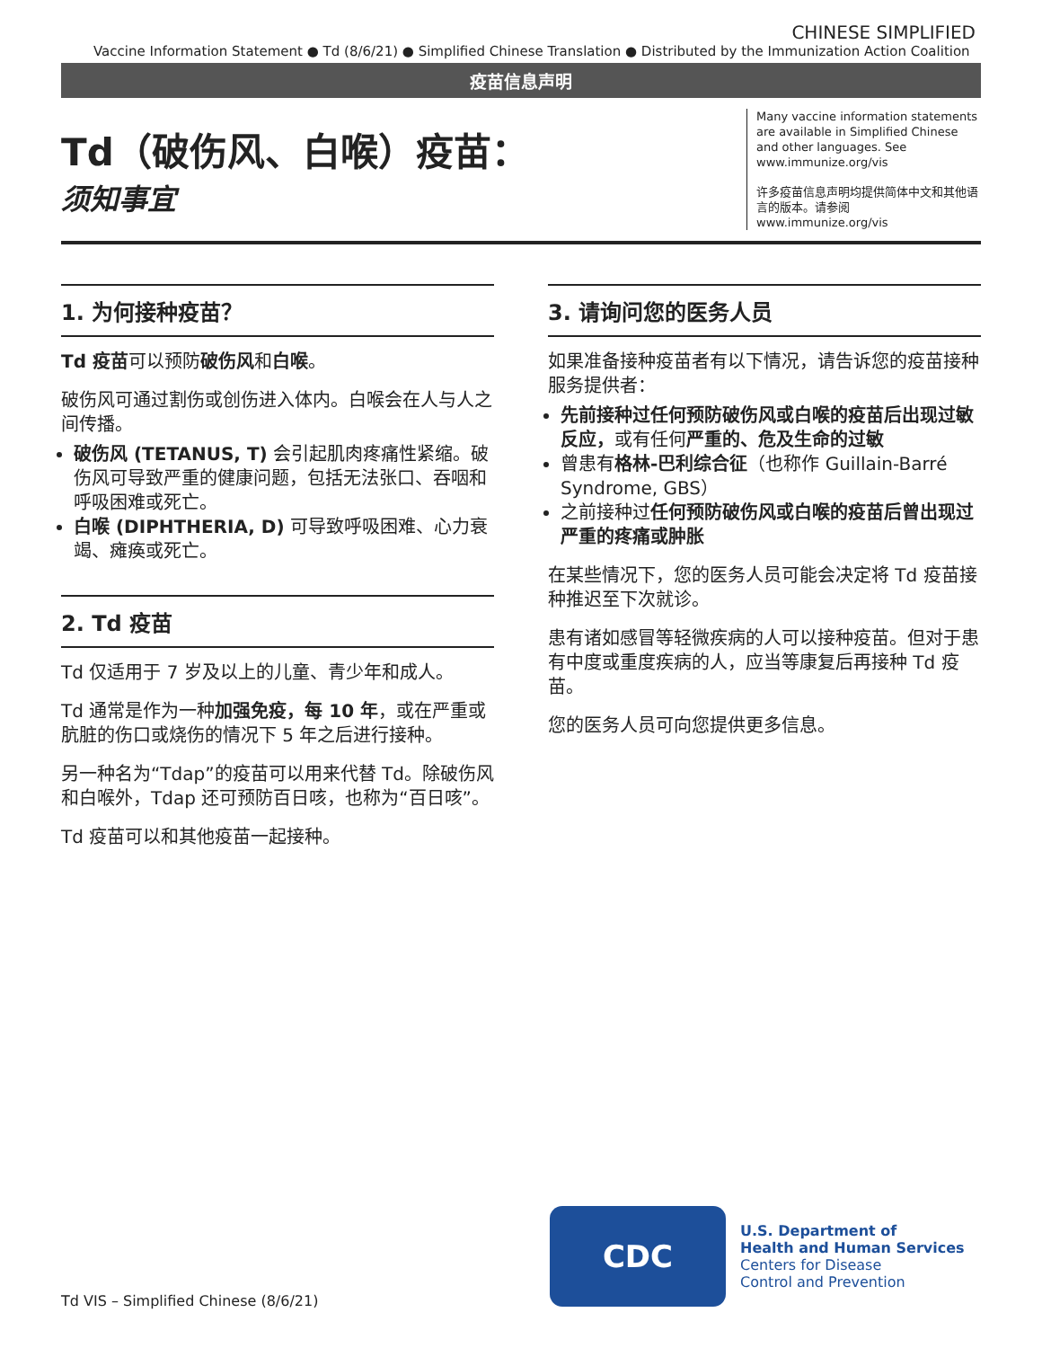CHINESE SIMPLIFIED
Vaccine Information Statement ● Td (8/6/21) ● Simplified Chinese Translation ● Distributed by the Immunization Action Coalition
疫苗信息声明
Td（破伤风、白喉）疫苗：
须知事宜
Many vaccine information statements are available in Simplified Chinese and other languages. See www.immunize.org/vis
许多疫苗信息声明均提供简体中文和其他语言的版本。请参阅 www.immunize.org/vis
1. 为何接种疫苗？
Td 疫苗可以预防破伤风和白喉。
破伤风可通过割伤或创伤进入体内。白喉会在人与人之间传播。
破伤风 (TETANUS, T) 会引起肌肉疼痛性紧缩。破伤风可导致严重的健康问题，包括无法张口、吞咽和呼吸困难或死亡。
白喉 (DIPHTHERIA, D) 可导致呼吸困难、心力衰竭、瘫痪或死亡。
2. Td 疫苗
Td 仅适用于 7 岁及以上的儿童、青少年和成人。
Td 通常是作为一种加强免疫，每 10 年，或在严重或肮脏的伤口或烧伤的情况下 5 年之后进行接种。
另一种名为“Tdap”的疫苗可以用来代替 Td。除破伤风和白喉外，Tdap 还可预防百日咳，也称为“百日咳”。
Td 疫苗可以和其他疫苗一起接种。
3. 请询问您的医务人员
如果准备接种疫苗者有以下情况，请告诉您的疫苗接种服务提供者：
先前接种过任何预防破伤风或白喉的疫苗后出现过敏反应，或有任何严重的、危及生命的过敏
曾患有格林-巴利综合征（也称作 Guillain-Barré Syndrome, GBS）
之前接种过任何预防破伤风或白喉的疫苗后曾出现过严重的疼痛或肿胀
在某些情况下，您的医务人员可能会决定将 Td 疫苗接种推迟至下次就诊。
患有诸如感冒等轻微疾病的人可以接种疫苗。但对于患有中度或重度疾病的人，应当等康复后再接种 Td 疫苗。
您的医务人员可向您提供更多信息。
Td VIS – Simplified Chinese (8/6/21)
CDC
U.S. Department of
Health and Human Services
Centers for Disease
Control and Prevention